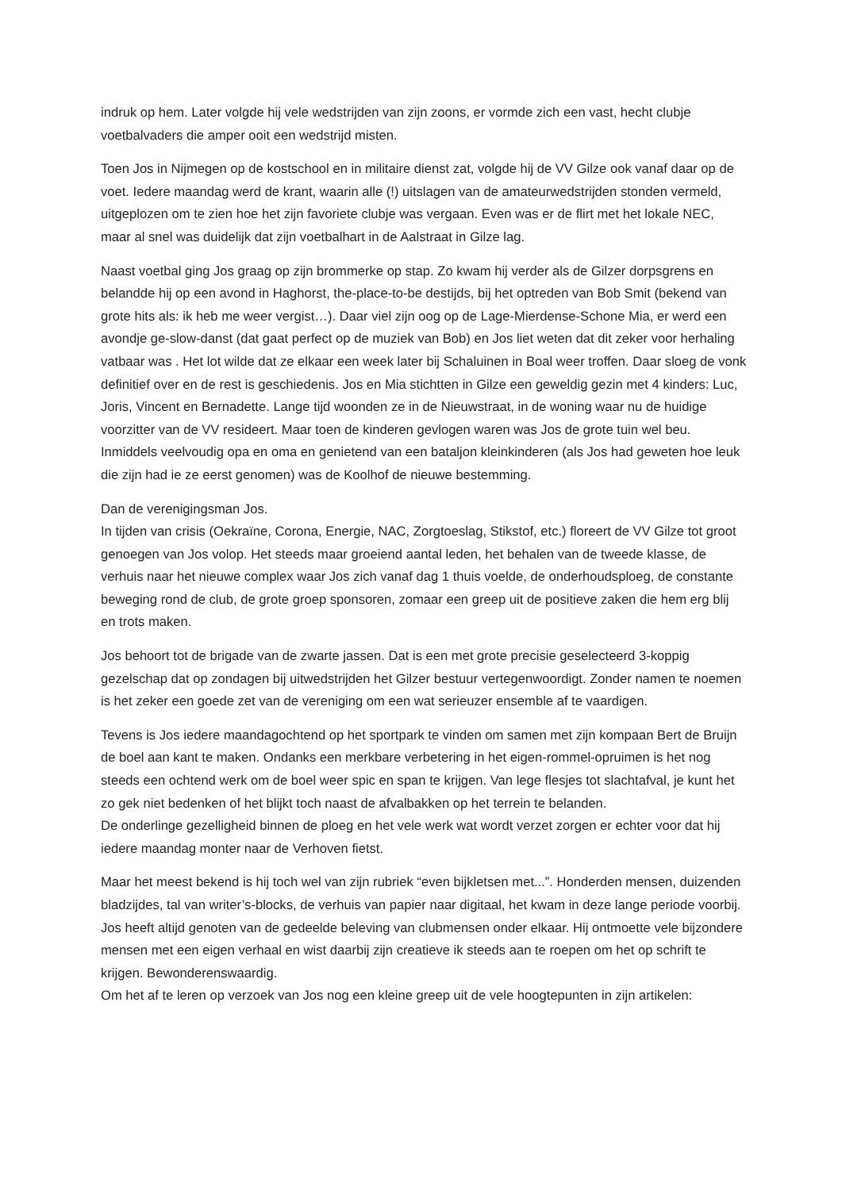indruk op hem. Later volgde hij vele wedstrijden van zijn zoons, er vormde zich een vast, hecht clubje voetbalvaders die amper ooit een wedstrijd misten.
Toen Jos in Nijmegen op de kostschool en in militaire dienst zat, volgde hij de VV Gilze ook vanaf daar op de voet. Iedere maandag werd de krant, waarin alle (!) uitslagen van de amateurwedstrijden stonden vermeld, uitgeplozen om te zien hoe het zijn favoriete clubje was vergaan. Even was er de flirt met het lokale NEC, maar al snel was duidelijk dat zijn voetbalhart in de Aalstraat in Gilze lag.
Naast voetbal ging Jos graag op zijn brommerke op stap. Zo kwam hij verder als de Gilzer dorpsgrens en belandde hij op een avond in Haghorst, the-place-to-be destijds, bij het optreden van Bob Smit (bekend van grote hits als: ik heb me weer vergist…). Daar viel zijn oog op de Lage-Mierdense-Schone Mia, er werd een avondje ge-slow-danst (dat gaat perfect op de muziek van Bob) en Jos liet weten dat dit zeker voor herhaling vatbaar was . Het lot wilde dat ze elkaar een week later bij Schaluinen in Boal weer troffen. Daar sloeg de vonk definitief over en de rest is geschiedenis. Jos en Mia stichtten in Gilze een geweldig gezin met 4 kinders: Luc, Joris, Vincent en Bernadette. Lange tijd woonden ze in de Nieuwstraat, in de woning waar nu de huidige voorzitter van de VV resideert. Maar toen de kinderen gevlogen waren was Jos de grote tuin wel beu. Inmiddels veelvoudig opa en oma en genietend van een bataljon kleinkinderen (als Jos had geweten hoe leuk die zijn had ie ze eerst genomen) was de Koolhof de nieuwe bestemming.
Dan de verenigingsman Jos.
In tijden van crisis (Oekraïne, Corona, Energie, NAC, Zorgtoeslag, Stikstof, etc.) floreert de VV Gilze tot groot genoegen van Jos volop. Het steeds maar groeiend aantal leden, het behalen van de tweede klasse, de verhuis naar het nieuwe complex waar Jos zich vanaf dag 1 thuis voelde, de onderhoudsploeg, de constante beweging rond de club, de grote groep sponsoren, zomaar een greep uit de positieve zaken die hem erg blij en trots maken.
Jos behoort tot de brigade van de zwarte jassen. Dat is een met grote precisie geselecteerd 3-koppig gezelschap dat op zondagen bij uitwedstrijden het Gilzer bestuur vertegenwoordigt. Zonder namen te noemen is het zeker een goede zet van de vereniging om een wat serieuzer ensemble af te vaardigen.
Tevens is Jos iedere maandagochtend op het sportpark te vinden om samen met zijn kompaan Bert de Bruijn de boel aan kant te maken. Ondanks een merkbare verbetering in het eigen-rommel-opruimen is het nog steeds een ochtend werk om de boel weer spic en span te krijgen. Van lege flesjes tot slachtafval, je kunt het zo gek niet bedenken of het blijkt toch naast de afvalbakken op het terrein te belanden.
De onderlinge gezelligheid binnen de ploeg en het vele werk wat wordt verzet zorgen er echter voor dat hij iedere maandag monter naar de Verhoven fietst.
Maar het meest bekend is hij toch wel van zijn rubriek “even bijkletsen met...”. Honderden mensen, duizenden bladzijdes, tal van writer’s-blocks, de verhuis van papier naar digitaal, het kwam in deze lange periode voorbij. Jos heeft altijd genoten van de gedeelde beleving van clubmensen onder elkaar. Hij ontmoette vele bijzondere mensen met een eigen verhaal en wist daarbij zijn creatieve ik steeds aan te roepen om het op schrift te krijgen. Bewonderenswaardig.
Om het af te leren op verzoek van Jos nog een kleine greep uit de vele hoogtepunten in zijn artikelen: